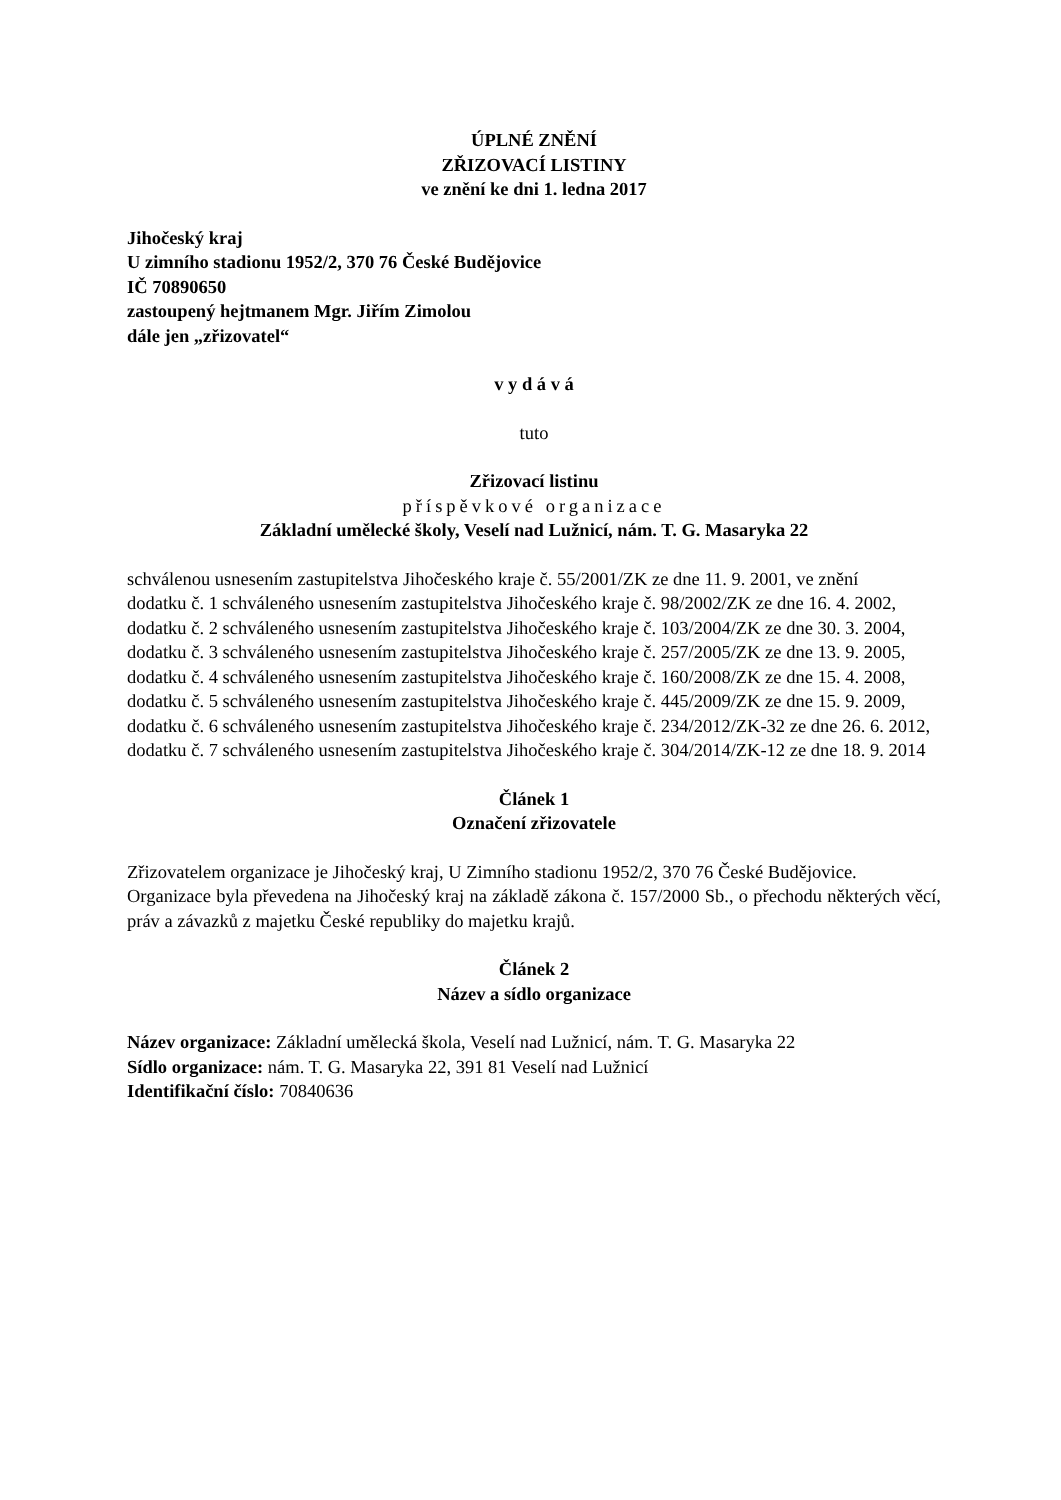ÚPLNÉ ZNĚNÍ
ZŘIZOVACÍ LISTINY
ve znění ke dni 1. ledna 2017
Jihočeský kraj
U zimního stadionu 1952/2, 370 76 České Budějovice
IČ 70890650
zastoupený hejtmanem Mgr. Jiřím Zimolou
dále jen „zřizovatel“
v y d á v á
tuto
Zřizovací listinu
příspěvkové organizace
Základní umělecké školy, Veselí nad Lužnicí, nám. T. G. Masaryka 22
schválenou usnesením zastupitelstva Jihočeského kraje č. 55/2001/ZK ze dne 11. 9. 2001, ve znění
dodatku č. 1 schváleného usnesením zastupitelstva Jihočeského kraje č. 98/2002/ZK ze dne 16. 4. 2002,
dodatku č. 2 schváleného usnesením zastupitelstva Jihočeského kraje č. 103/2004/ZK ze dne 30. 3. 2004,
dodatku č. 3 schváleného usnesením zastupitelstva Jihočeského kraje č. 257/2005/ZK ze dne 13. 9. 2005,
dodatku č. 4 schváleného usnesením zastupitelstva Jihočeského kraje č. 160/2008/ZK ze dne 15. 4. 2008,
dodatku č. 5 schváleného usnesením zastupitelstva Jihočeského kraje č. 445/2009/ZK ze dne 15. 9. 2009,
dodatku č. 6 schváleného usnesením zastupitelstva Jihočeského kraje č. 234/2012/ZK-32 ze dne 26. 6. 2012,
dodatku č. 7 schváleného usnesením zastupitelstva Jihočeského kraje č. 304/2014/ZK-12 ze dne 18. 9. 2014
Článek 1
Označení zřizovatele
Zřizovatelem organizace je Jihočeský kraj, U Zimního stadionu 1952/2, 370 76 České Budějovice.
Organizace byla převedena na Jihočeský kraj na základě zákona č. 157/2000 Sb., o přechodu některých věcí, práv a závazků z majetku České republiky do majetku krajů.
Článek 2
Název a sídlo organizace
Název organizace: Základní umělecká škola, Veselí nad Lužnicí, nám. T. G. Masaryka 22
Sídlo organizace: nám. T. G. Masaryka 22, 391 81 Veselí nad Lužnicí
Identifikační číslo: 70840636